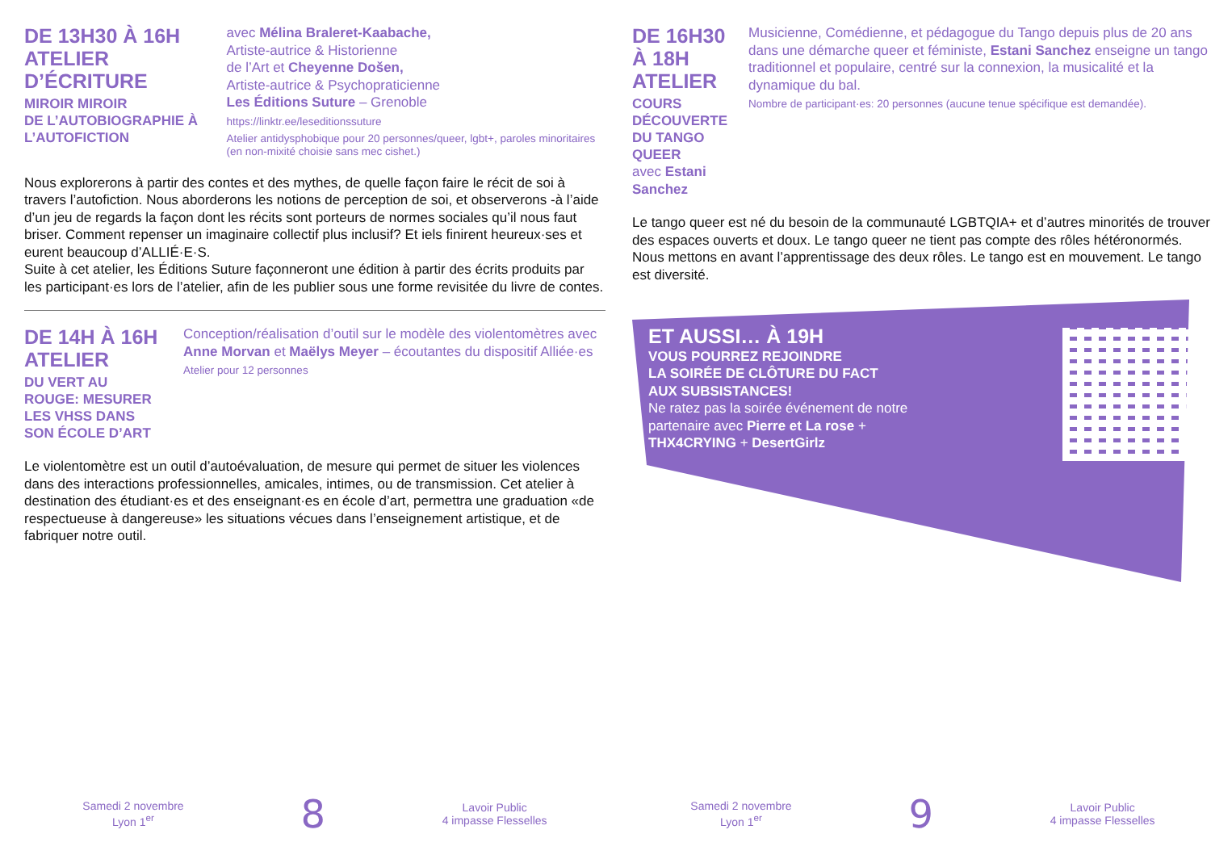DE 13H30 À 16H
ATELIER D’ÉCRITURE
MIROIR MIROIR
DE L’AUTOBIOGRAPHIE À L’AUTOFICTION
avec Mélina Braleret-Kaabache,
Artiste-autrice & Historienne
de l’Art et Cheyenne Došen,
Artiste-autrice & Psychopraticienne
Les Éditions Suture – Grenoble
https://linktr.ee/leseditionssuture
Atelier antidysphobique pour 20 personnes/queer, lgbt+, paroles minoritaires (en non-mixité choisie sans mec cishet.)
Nous explorerons à partir des contes et des mythes, de quelle façon faire le récit de soi à travers l’autofiction. Nous aborderons les notions de perception de soi, et observerons -à l’aide d’un jeu de regards la façon dont les récits sont porteurs de normes sociales qu’il nous faut briser. Comment repenser un imaginaire collectif plus inclusif? Et iels finirent heureux·ses et eurent beaucoup d’ALLIÉ·E·S.
Suite à cet atelier, les Éditions Suture façonneront une édition à partir des écrits produits par les participant·es lors de l’atelier, afin de les publier sous une forme revisitée du livre de contes.
DE 14H À 16H
ATELIER
DU VERT AU ROUGE: MESURER
LES VHSS DANS SON ÉCOLE D’ART
Conception/réalisation d’outil sur le modèle des violentomètres avec Anne Morvan et Maëlys Meyer – écoutantes du dispositif Alliée·es
Atelier pour 12 personnes
Le violentomètre est un outil d’autoévaluation, de mesure qui permet de situer les violences dans des interactions professionnelles, amicales, intimes, ou de transmission. Cet atelier à destination des étudiant·es et des enseignant·es en école d’art, permettra une graduation «de respectueuse à dangereuse» les situations vécues dans l’enseignement artistique, et de fabriquer notre outil.
Samedi 2 novembre
Lyon 1<sup>er</sup>
8
Lavoir Public
4 impasse Flesselles
DE 16H30 À 18H
ATELIER
COURS DÉCOUVERTE DU TANGO QUEER
avec Estani Sanchez
Musicienne, Comédienne, et pédagogue du Tango depuis plus de 20 ans dans une démarche queer et féministe, Estani Sanchez enseigne un tango traditionnel et populaire, centré sur la connexion, la musicalité et la dynamique du bal.
Nombre de participant·es: 20 personnes (aucune tenue spécifique est demandée).
Le tango queer est né du besoin de la communauté LGBTQIA+ et d’autres minorités de trouver des espaces ouverts et doux. Le tango queer ne tient pas compte des rôles hétéronormés. Nous mettons en avant l’apprentissage des deux rôles. Le tango est en mouvement. Le tango est diversité.
ET AUSSI… À 19H
VOUS POURREZ REJOINDRE
LA SOIRÉE DE CLÔTURE DU FACT
AUX SUBSISTANCES!
Ne ratez pas la soirée événement de notre partenaire avec Pierre et La rose + THX4CRYING + DesertGirlz
Samedi 2 novembre
Lyon 1<sup>er</sup>
9
Lavoir Public
4 impasse Flesselles